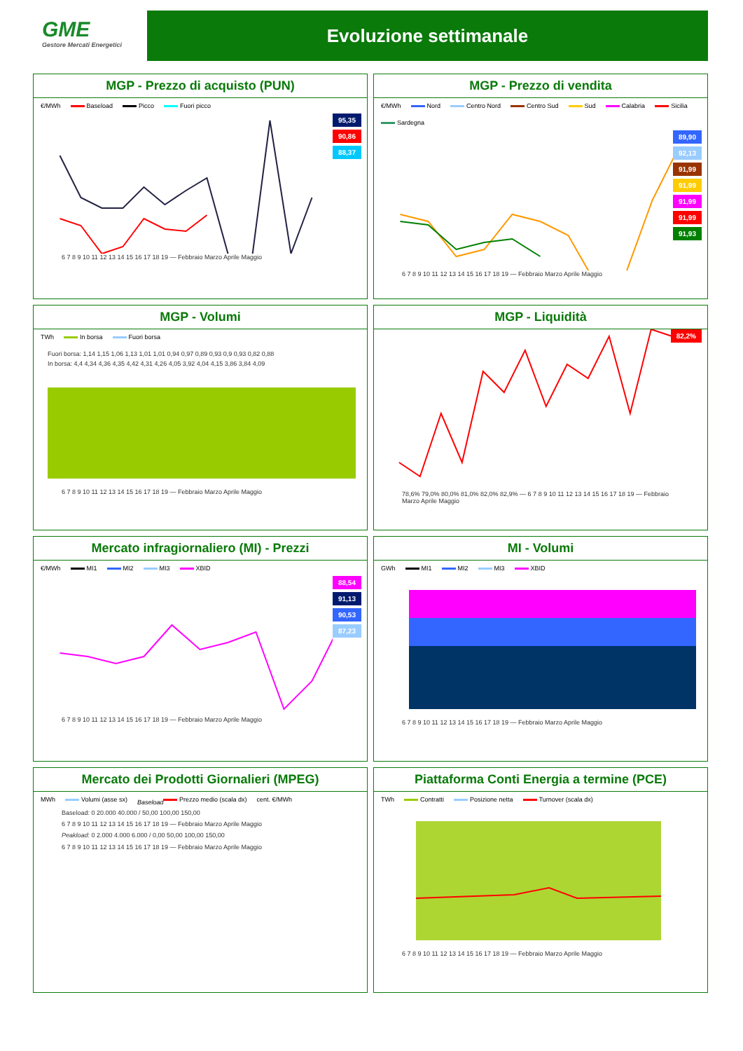GME
Gestore Mercati Energetici
Evoluzione settimanale
MGP - Prezzo di acquisto (PUN)
€/MWh Baseload Picco Fuori picco
95,35
90,86
88,37
6 7 8 9 10 11 12 13 14 15 16 17 18 19 — Febbraio Marzo Aprile Maggio
MGP - Prezzo di vendita
€/MWh Nord Centro Nord Centro Sud Sud Calabria Sicilia Sardegna
89,90
92,13
91,99
91,99
91,99
91,99
91,93
6 7 8 9 10 11 12 13 14 15 16 17 18 19 — Febbraio Marzo Aprile Maggio
MGP - Volumi
TWh In borsa Fuori borsa
Fuori borsa: 1,14 1,15 1,06 1,13 1,01 1,01 0,94 0,97 0,89 0,93 0,9 0,93 0,82 0,88
In borsa: 4,4 4,34 4,36 4,35 4,42 4,31 4,26 4,05 3,92 4,04 4,15 3,86 3,84 4,09
6 7 8 9 10 11 12 13 14 15 16 17 18 19 — Febbraio Marzo Aprile Maggio
MGP - Liquidità
82,2%
78,6% 79,0% 80,0% 81,0% 82,0% 82,9% — 6 7 8 9 10 11 12 13 14 15 16 17 18 19 — Febbraio Marzo Aprile Maggio
Mercato infragiornaliero (MI) - Prezzi
€/MWh MI1 MI2 MI3 XBID
88,54
91,13
90,53
87,23
6 7 8 9 10 11 12 13 14 15 16 17 18 19 — Febbraio Marzo Aprile Maggio
MI - Volumi
GWh MI1 MI2 MI3 XBID
6 7 8 9 10 11 12 13 14 15 16 17 18 19 — Febbraio Marzo Aprile Maggio
Mercato dei Prodotti Giornalieri (MPEG)
MWh Volumi (asse sx) Baseload Prezzo medio (scala dx) cent. €/MWh
Baseload: 0 20.000 40.000 / 50,00 100,00 150,00
6 7 8 9 10 11 12 13 14 15 16 17 18 19 — Febbraio Marzo Aprile Maggio
Peakload: 0 2.000 4.000 6.000 / 0,00 50,00 100,00 150,00
6 7 8 9 10 11 12 13 14 15 16 17 18 19 — Febbraio Marzo Aprile Maggio
Piattaforma Conti Energia a termine (PCE)
TWh Contratti Posizione netta Turnover (scala dx)
6 7 8 9 10 11 12 13 14 15 16 17 18 19 — Febbraio Marzo Aprile Maggio